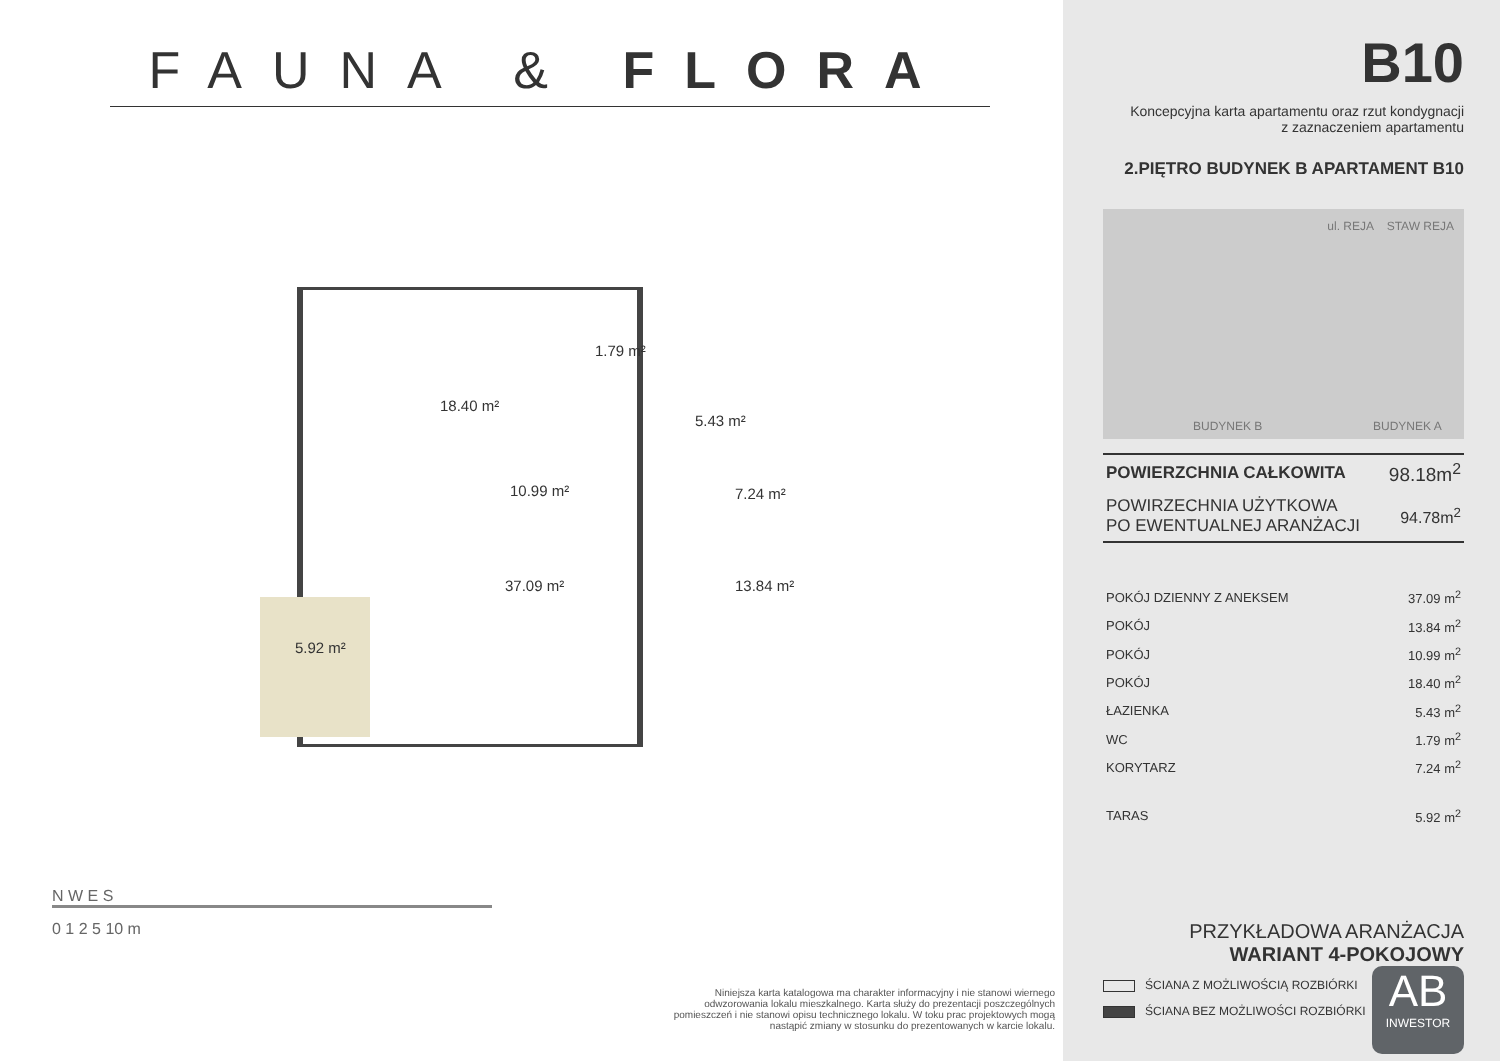FAUNA & FLORA
18.40 m²
1.79 m²
5.43 m²
10.99 m² 7.24 m²
37.09 m² 13.84 m²
5.92 m²
N W E S
0 1 2 5 10 m
Niniejsza karta katalogowa ma charakter informacyjny i nie stanowi wiernego odwzorowania lokalu mieszkalnego. Karta służy do prezentacji poszczególnych pomieszczeń i nie stanowi opisu technicznego lokalu. W toku prac projektowych mogą nastąpić zmiany w stosunku do prezentowanych w karcie lokalu.
B10
Koncepcyjna karta apartamentu oraz rzut kondygnacji
z zaznaczeniem apartamentu
2.PIĘTRO BUDYNEK B APARTAMENT B10
STAW REJA ul. REJA
BUDYNEK B BUDYNEK A
| POWIERZCHNIA CAŁKOWITA | 98.18m<sup>2</sup> |
| POWIRZECHNIA UŻYTKOWA PO EWENTUALNEJ ARANŻACJI | 94.78m<sup>2</sup> |
| POKÓJ DZIENNY Z ANEKSEM | 37.09 m<sup>2</sup> |
| POKÓJ | 13.84 m<sup>2</sup> |
| POKÓJ | 10.99 m<sup>2</sup> |
| POKÓJ | 18.40 m<sup>2</sup> |
| ŁAZIENKA | 5.43 m<sup>2</sup> |
| WC | 1.79 m<sup>2</sup> |
| KORYTARZ | 7.24 m<sup>2</sup> |
| TARAS | 5.92 m<sup>2</sup> |
PRZYKŁADOWA ARANŻACJA
WARIANT 4-POKOJOWY
AB
INWESTOR
ŚCIANA Z MOŻLIWOŚCIĄ ROZBIÓRKI
ŚCIANA BEZ MOŻLIWOŚCI ROZBIÓRKI